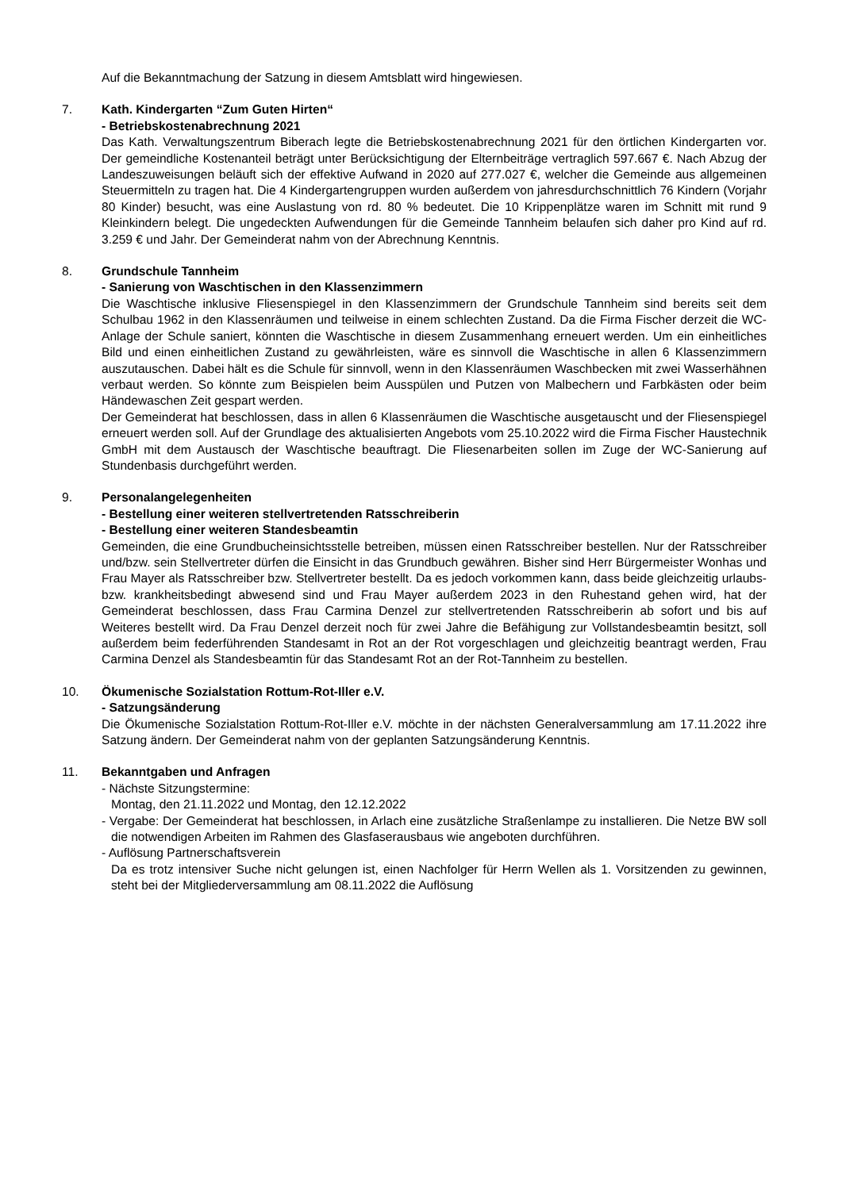Auf die Bekanntmachung der Satzung in diesem Amtsblatt wird hingewiesen.
7. Kath. Kindergarten “Zum Guten Hirten“- Betriebskostenabrechnung 2021
Das Kath. Verwaltungszentrum Biberach legte die Betriebskostenabrechnung 2021 für den örtlichen Kindergarten vor. Der gemeindliche Kostenanteil beträgt unter Berücksichtigung der Elternbeiträge vertraglich 597.667 €. Nach Abzug der Landeszuweisungen beläuft sich der effektive Aufwand in 2020 auf 277.027 €, welcher die Gemeinde aus allgemeinen Steuermitteln zu tragen hat. Die 4 Kindergartengruppen wurden außerdem von jahresdurchschnittlich 76 Kindern (Vorjahr 80 Kinder) besucht, was eine Auslastung von rd. 80 % bedeutet. Die 10 Krippenplätze waren im Schnitt mit rund 9 Kleinkindern belegt. Die ungedeckten Aufwendungen für die Gemeinde Tannheim belaufen sich daher pro Kind auf rd. 3.259 € und Jahr. Der Gemeinderat nahm von der Abrechnung Kenntnis.
8. Grundschule Tannheim
- Sanierung von Waschtischen in den Klassenzimmern
Die Waschtische inklusive Fliesenspiegel in den Klassenzimmern der Grundschule Tannheim sind bereits seit dem Schulbau 1962 in den Klassenräumen und teilweise in einem schlechten Zustand. Da die Firma Fischer derzeit die WC-Anlage der Schule saniert, könnten die Waschtische in diesem Zusammenhang erneuert werden. Um ein einheitliches Bild und einen einheitlichen Zustand zu gewährleisten, wäre es sinnvoll die Waschtische in allen 6 Klassenzimmern auszutauschen. Dabei hält es die Schule für sinnvoll, wenn in den Klassenräumen Waschbecken mit zwei Wasserhähnen verbaut werden. So könnte zum Beispielen beim Ausspülen und Putzen von Malbechern und Farbkästen oder beim Händewaschen Zeit gespart werden.
Der Gemeinderat hat beschlossen, dass in allen 6 Klassenräumen die Waschtische ausgetauscht und der Fliesenspiegel erneuert werden soll. Auf der Grundlage des aktualisierten Angebots vom 25.10.2022 wird die Firma Fischer Haustechnik GmbH mit dem Austausch der Waschtische beauftragt. Die Fliesenarbeiten sollen im Zuge der WC-Sanierung auf Stundenbasis durchgeführt werden.
9. Personalangelegenheiten
- Bestellung einer weiteren stellvertretenden Ratsschreiberin
- Bestellung einer weiteren Standesbeamtin
Gemeinden, die eine Grundbucheinsichtsstelle betreiben, müssen einen Ratsschreiber bestellen. Nur der Ratsschreiber und/bzw. sein Stellvertreter dürfen die Einsicht in das Grundbuch gewähren. Bisher sind Herr Bürgermeister Wonhas und Frau Mayer als Ratsschreiber bzw. Stellvertreter bestellt. Da es jedoch vorkommen kann, dass beide gleichzeitig urlaubs- bzw. krankheitsbedingt abwesend sind und Frau Mayer außerdem 2023 in den Ruhestand gehen wird, hat der Gemeinderat beschlossen, dass Frau Carmina Denzel zur stellvertretenden Ratsschreiberin ab sofort und bis auf Weiteres bestellt wird. Da Frau Denzel derzeit noch für zwei Jahre die Befähigung zur Vollstandesbeamtin besitzt, soll außerdem beim federführenden Standesamt in Rot an der Rot vorgeschlagen und gleichzeitig beantragt werden, Frau Carmina Denzel als Standesbeamtin für das Standesamt Rot an der Rot-Tannheim zu bestellen.
10. Ökumenische Sozialstation Rottum-Rot-Iller e.V.
- Satzungsänderung
Die Ökumenische Sozialstation Rottum-Rot-Iller e.V. möchte in der nächsten Generalversammlung am 17.11.2022 ihre Satzung ändern. Der Gemeinderat nahm von der geplanten Satzungsänderung Kenntnis.
11. Bekanntgaben und Anfragen
- Nächste Sitzungstermine:
Montag, den 21.11.2022 und Montag, den 12.12.2022
- Vergabe: Der Gemeinderat hat beschlossen, in Arlach eine zusätzliche Straßenlampe zu installieren. Die Netze BW soll die notwendigen Arbeiten im Rahmen des Glasfaserausbaus wie angeboten durchführen.
- Auflösung Partnerschaftsverein
Da es trotz intensiver Suche nicht gelungen ist, einen Nachfolger für Herrn Wellen als 1. Vorsitzenden zu gewinnen, steht bei der Mitgliederversammlung am 08.11.2022 die Auflösung